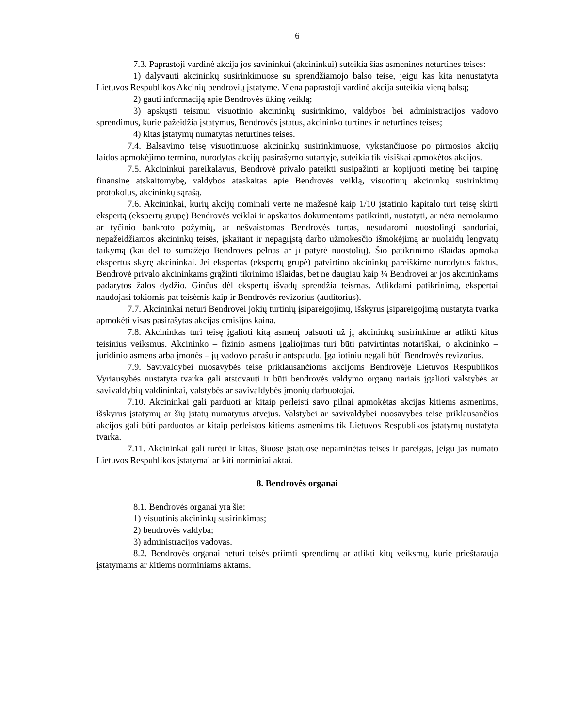6
7.3. Paprastoji vardinė akcija jos savininkui (akcininkui) suteikia šias asmenines neturtines teises:
1) dalyvauti akcininkų susirinkimuose su sprendžiamojo balso teise, jeigu kas kita nenustatyta Lietuvos Respublikos Akcinių bendrovių įstatyme. Viena paprastoji vardinė akcija suteikia vieną balsą;
2) gauti informaciją apie Bendrovės ūkinę veiklą;
3) apskųsti teismui visuotinio akcininkų susirinkimo, valdybos bei administracijos vadovo sprendimus, kurie pažeidžia įstatymus, Bendrovės įstatus, akcininko turtines ir neturtines teises;
4) kitas įstatymų numatytas neturtines teises.
7.4. Balsavimo teisę visuotiniuose akcininkų susirinkimuose, vykstančiuose po pirmosios akcijų laidos apmokėjimo termino, nurodytas akcijų pasirašymo sutartyje, suteikia tik visiškai apmokėtos akcijos.
7.5. Akcininkui pareikalavus, Bendrovė privalo pateikti susipažinti ar kopijuoti metinę bei tarpinę finansinę atskaitomybę, valdybos ataskaitas apie Bendrovės veiklą, visuotinių akcininkų susirinkimų protokolus, akcininkų sąrašą.
7.6. Akcininkai, kurių akcijų nominali vertė ne mažesnė kaip 1/10 įstatinio kapitalo turi teisę skirti ekspertą (ekspertų grupę) Bendrovės veiklai ir apskaitos dokumentams patikrinti, nustatyti, ar nėra nemokumo ar tyčinio bankroto požymių, ar nešvaistomas Bendrovės turtas, nesudaromi nuostolingi sandoriai, nepažeidžiamos akcininkų teisės, įskaitant ir nepagrįstą darbo užmokesčio išmokėjimą ar nuolaidų lengvatų taikymą (kai dėl to sumažėjo Bendrovės pelnas ar ji patyrė nuostolių). Šio patikrinimo išlaidas apmoka ekspertus skyrę akcininkai. Jei ekspertas (ekspertų grupė) patvirtino akcininkų pareiškime nurodytus faktus, Bendrovė privalo akcininkams grąžinti tikrinimo išlaidas, bet ne daugiau kaip ¼ Bendrovei ar jos akcininkams padarytos žalos dydžio. Ginčus dėl ekspertų išvadų sprendžia teismas. Atlikdami patikrinimą, ekspertai naudojasi tokiomis pat teisėmis kaip ir Bendrovės revizorius (auditorius).
7.7. Akcininkai neturi Bendrovei jokių turtinių įsipareigojimų, išskyrus įsipareigojimą nustatyta tvarka apmokėti visas pasirašytas akcijas emisijos kaina.
7.8. Akcininkas turi teisę įgalioti kitą asmenį balsuoti už jį akcininkų susirinkime ar atlikti kitus teisinius veiksmus. Akcininko – fizinio asmens įgaliojimas turi būti patvirtintas notariškai, o akcininko – juridinio asmens arba įmonės – jų vadovo parašu ir antspaudu. Įgaliotiniu negali būti Bendrovės revizorius.
7.9. Savivaldybei nuosavybės teise priklausančioms akcijoms Bendrovėje Lietuvos Respublikos Vyriausybės nustatyta tvarka gali atstovauti ir būti bendrovės valdymo organų nariais įgalioti valstybės ar savivaldybių valdininkai, valstybės ar savivaldybės įmonių darbuotojai.
7.10. Akcininkai gali parduoti ar kitaip perleisti savo pilnai apmokėtas akcijas kitiems asmenims, išskyrus įstatymų ar šių įstatų numatytus atvejus. Valstybei ar savivaldybei nuosavybės teise priklausančios akcijos gali būti parduotos ar kitaip perleistos kitiems asmenims tik Lietuvos Respublikos įstatymų nustatyta tvarka.
7.11. Akcininkai gali turėti ir kitas, šiuose įstatuose nepaminėtas teises ir pareigas, jeigu jas numato Lietuvos Respublikos įstatymai ar kiti norminiai aktai.
8. Bendrovės organai
8.1. Bendrovės organai yra šie:
1) visuotinis akcininkų susirinkimas;
2) bendrovės valdyba;
3) administracijos vadovas.
8.2. Bendrovės organai neturi teisės priimti sprendimų ar atlikti kitų veiksmų, kurie prieštarauja įstatymams ar kitiems norminiams aktams.